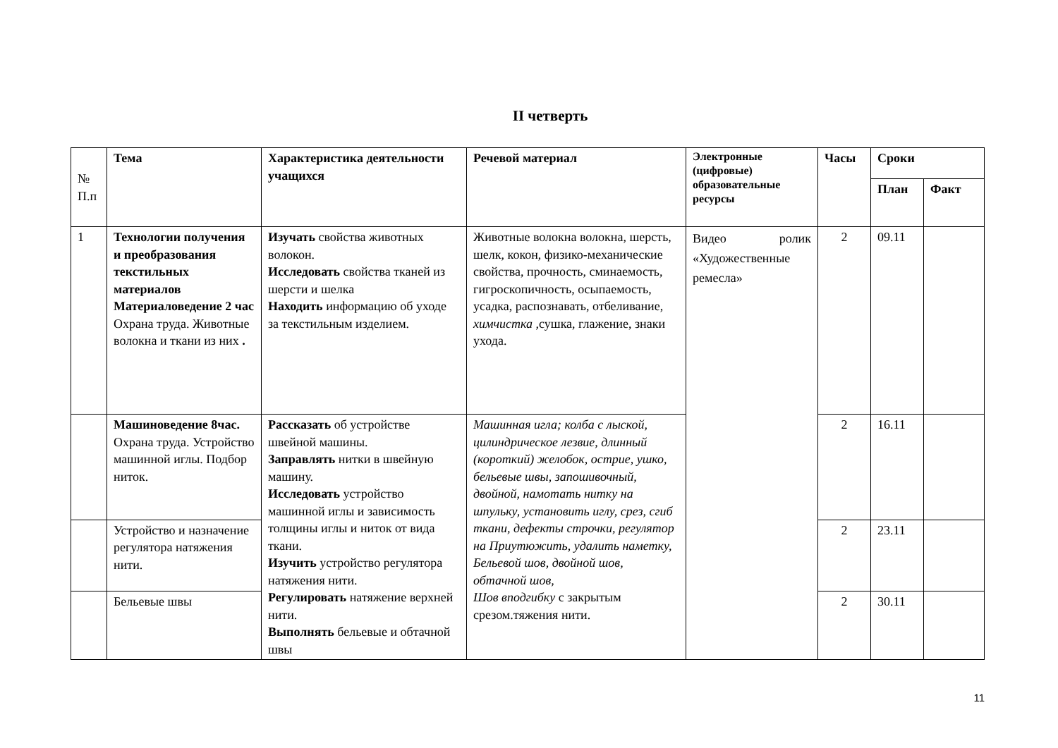II четверть
| № П.п | Тема | Характеристика деятельности учащихся | Речевой материал | Электронные (цифровые) образовательные ресурсы | Часы | Сроки | |
| --- | --- | --- | --- | --- | --- | --- | --- |
| | | | | | | План | Факт |
| 1 | Технологии получения и преобразования текстильных материалов Материаловедение 2 час Охрана труда. Животные волокна и ткани из них . | Изучать свойства животных волокон. Исследовать свойства тканей из шерсти и шелка Находить информацию об уходе за текстильным изделием. | Животные волокна волокна, шерсть, шелк, кокон, физико-механические свойства, прочность, сминаемость, гигроскопичность, осыпаемость, усадка, распознавать, отбеливание, химчистка , сушка, глажение, знаки ухода. | Видео ролик «Художественные ремесла» | 2 | 09.11 | |
| | Машиноведение 8час. Охрана труда. Устройство машинной иглы. Подбор ниток. | Рассказать об устройстве швейной машины. Заправлять нитки в швейную машину. Исследовать устройство машинной иглы и зависимость толщины иглы и ниток от вида ткани. Изучить устройство регулятора натяжения нити. Регулировать натяжение верхней нити. Выполнять бельевые и обтачной швы | Машинная игла; колба с лыской, цилиндрическое лезвие, длинный (короткий) желобок, острие, ушко, бельевые швы, запошивочный, двойной, намотать нитку на шпульку, установить иглу, срез, сгиб ткани, дефекты строчки, регулятор на Приутюжить, удалить наметку, Бельевой шов, двойной шов, обтачной шов, Шов вподгибку с закрытым срезом.тяжения нити. | | 2 | 16.11 | |
| | Устройство и назначение регулятора натяжения нити. | | | | 2 | 23.11 | |
| | Бельевые швы | | | | 2 | 30.11 | |
11